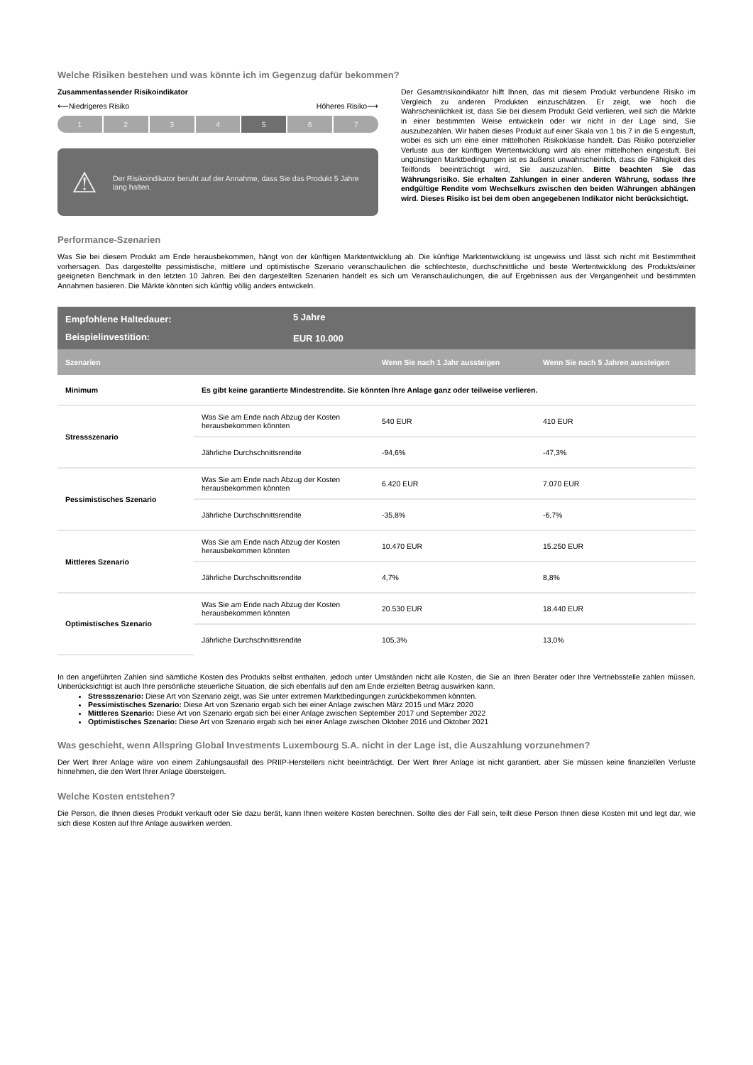Welche Risiken bestehen und was könnte ich im Gegenzug dafür bekommen?
Zusammenfassender Risikoindikator
⟵Niedrigeres Risiko Höheres Risiko⟶
1 2 3 4 5 6 7
⚠ Der Risikoindikator beruht auf der Annahme, dass Sie das Produkt 5 Jahre lang halten.
Der Gesamtrisikoindikator hilft Ihnen, das mit diesem Produkt verbundene Risiko im Vergleich zu anderen Produkten einzuschätzen. Er zeigt, wie hoch die Wahrscheinlichkeit ist, dass Sie bei diesem Produkt Geld verlieren, weil sich die Märkte in einer bestimmten Weise entwickeln oder wir nicht in der Lage sind, Sie auszubezahlen. Wir haben dieses Produkt auf einer Skala von 1 bis 7 in die 5 eingestuft, wobei es sich um eine einer mittelhohen Risikoklasse handelt. Das Risiko potenzieller Verluste aus der künftigen Wertentwicklung wird als einer mittelhohen eingestuft. Bei ungünstigen Marktbedingungen ist es äußerst unwahrscheinlich, dass die Fähigkeit des Teilfonds beeinträchtigt wird, Sie auszuzahlen. Bitte beachten Sie das Währungsrisiko. Sie erhalten Zahlungen in einer anderen Währung, sodass Ihre endgültige Rendite vom Wechselkurs zwischen den beiden Währungen abhängen wird. Dieses Risiko ist bei dem oben angegebenen Indikator nicht berücksichtigt.
Performance-Szenarien
Was Sie bei diesem Produkt am Ende herausbekommen, hängt von der künftigen Marktentwicklung ab. Die künftige Marktentwicklung ist ungewiss und lässt sich nicht mit Bestimmtheit vorhersagen. Das dargestellte pessimistische, mittlere und optimistische Szenario veranschaulichen die schlechteste, durchschnittliche und beste Wertentwicklung des Produkts/einer geeigneten Benchmark in den letzten 10 Jahren. Bei den dargestellten Szenarien handelt es sich um Veranschaulichungen, die auf Ergebnissen aus der Vergangenheit und bestimmten Annahmen basieren. Die Märkte könnten sich künftig völlig anders entwickeln.
| Empfohlene Haltedauer: | 5 Jahre | | |
| Beispielinvestition: | EUR 10.000 | | |
| Szenarien | | Wenn Sie nach 1 Jahr aussteigen | Wenn Sie nach 5 Jahren aussteigen |
| Minimum | Es gibt keine garantierte Mindestrendite. Sie könnten Ihre Anlage ganz oder teilweise verlieren. | | |
| Stressszenario | Was Sie am Ende nach Abzug der Kosten herausbekommen könnten | 540 EUR | 410 EUR |
| | Jährliche Durchschnittsrendite | -94,6% | -47,3% |
| Pessimistisches Szenario | Was Sie am Ende nach Abzug der Kosten herausbekommen könnten | 6.420 EUR | 7.070 EUR |
| | Jährliche Durchschnittsrendite | -35,8% | -6,7% |
| Mittleres Szenario | Was Sie am Ende nach Abzug der Kosten herausbekommen könnten | 10.470 EUR | 15.250 EUR |
| | Jährliche Durchschnittsrendite | 4,7% | 8,8% |
| Optimistisches Szenario | Was Sie am Ende nach Abzug der Kosten herausbekommen könnten | 20.530 EUR | 18.440 EUR |
| | Jährliche Durchschnittsrendite | 105,3% | 13,0% |
In den angeführten Zahlen sind sämtliche Kosten des Produkts selbst enthalten, jedoch unter Umständen nicht alle Kosten, die Sie an Ihren Berater oder Ihre Vertriebsstelle zahlen müssen. Unberücksichtigt ist auch Ihre persönliche steuerliche Situation, die sich ebenfalls auf den am Ende erzielten Betrag auswirken kann.
Stressszenario: Diese Art von Szenario zeigt, was Sie unter extremen Marktbedingungen zurückbekommen könnten.
Pessimistisches Szenario: Diese Art von Szenario ergab sich bei einer Anlage zwischen März 2015 und März 2020
Mittleres Szenario: Diese Art von Szenario ergab sich bei einer Anlage zwischen September 2017 und September 2022
Optimistisches Szenario: Diese Art von Szenario ergab sich bei einer Anlage zwischen Oktober 2016 und Oktober 2021
Was geschieht, wenn Allspring Global Investments Luxembourg S.A. nicht in der Lage ist, die Auszahlung vorzunehmen?
Der Wert Ihrer Anlage wäre von einem Zahlungsausfall des PRIIP-Herstellers nicht beeinträchtigt. Der Wert Ihrer Anlage ist nicht garantiert, aber Sie müssen keine finanziellen Verluste hinnehmen, die den Wert Ihrer Anlage übersteigen.
Welche Kosten entstehen?
Die Person, die Ihnen dieses Produkt verkauft oder Sie dazu berät, kann Ihnen weitere Kosten berechnen. Sollte dies der Fall sein, teilt diese Person Ihnen diese Kosten mit und legt dar, wie sich diese Kosten auf Ihre Anlage auswirken werden.